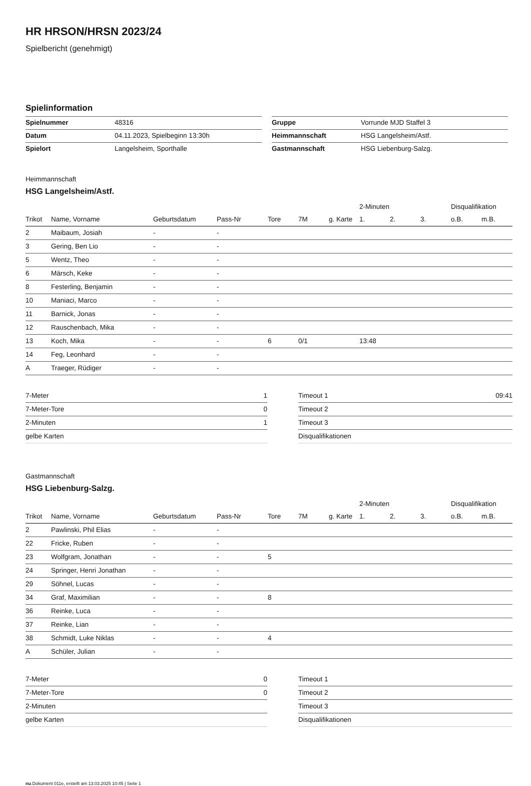HR HRSON/HRSN 2023/24
Spielbericht (genehmigt)
Spielinformation
| Spielnummer | 48316 |
| Datum | 04.11.2023, Spielbeginn 13:30h |
| Spielort | Langelsheim, Sporthalle |
| Gruppe | Vorrunde MJD Staffel 3 |
| Heimmannschaft | HSG Langelsheim/Astf. |
| Gastmannschaft | HSG Liebenburg-Salzg. |
Heimmannschaft
HSG Langelsheim/Astf.
| | | | | | | | 2-Minuten | | | Disqualifikation | |
| --- | --- | --- | --- | --- | --- | --- | --- | --- | --- | --- | --- |
| Trikot | Name, Vorname | Geburtsdatum | Pass-Nr | Tore | 7M | g. Karte | 1. | 2. | 3. | o.B. | m.B. |
| 2 | Maibaum, Josiah | - | - | | | | | | | | |
| 3 | Gering, Ben Lio | - | - | | | | | | | | |
| 5 | Wentz, Theo | - | - | | | | | | | | |
| 6 | Märsch, Keke | - | - | | | | | | | | |
| 8 | Festerling, Benjamin | - | - | | | | | | | | |
| 10 | Maniaci, Marco | - | - | | | | | | | | |
| 11 | Barnick, Jonas | - | - | | | | | | | | |
| 12 | Rauschenbach, Mika | - | - | | | | | | | | |
| 13 | Koch, Mika | - | - | 6 | 0/1 | | 13:48 | | | | |
| 14 | Feg, Leonhard | - | - | | | | | | | | |
| A | Traeger, Rüdiger | - | - | | | | | | | | |
| 7-Meter | 1 |
| 7-Meter-Tore | 0 |
| 2-Minuten | 1 |
| gelbe Karten | |
| Timeout 1 | 09:41 |
| Timeout 2 | |
| Timeout 3 | |
| Disqualifikationen | |
Gastmannschaft
HSG Liebenburg-Salzg.
| | | | | | | | 2-Minuten | | | Disqualifikation | |
| --- | --- | --- | --- | --- | --- | --- | --- | --- | --- | --- | --- |
| Trikot | Name, Vorname | Geburtsdatum | Pass-Nr | Tore | 7M | g. Karte | 1. | 2. | 3. | o.B. | m.B. |
| 2 | Pawlinski, Phil Elias | - | - | | | | | | | | |
| 22 | Fricke, Ruben | - | - | | | | | | | | |
| 23 | Wolfgram, Jonathan | - | - | 5 | | | | | | | |
| 24 | Springer, Henri Jonathan | - | - | | | | | | | | |
| 29 | Söhnel, Lucas | - | - | | | | | | | | |
| 34 | Graf, Maximilian | - | - | 8 | | | | | | | |
| 36 | Reinke, Luca | - | - | | | | | | | | |
| 37 | Reinke, Lian | - | - | | | | | | | | |
| 38 | Schmidt, Luke Niklas | - | - | 4 | | | | | | | |
| A | Schüler, Julian | - | - | | | | | | | | |
| 7-Meter | 0 |
| 7-Meter-Tore | 0 |
| 2-Minuten | |
| gelbe Karten | |
| Timeout 1 | |
| Timeout 2 | |
| Timeout 3 | |
| Disqualifikationen | |
nu.Dokument 011e, erstellt am 13.03.2025 10:45 | Seite 1